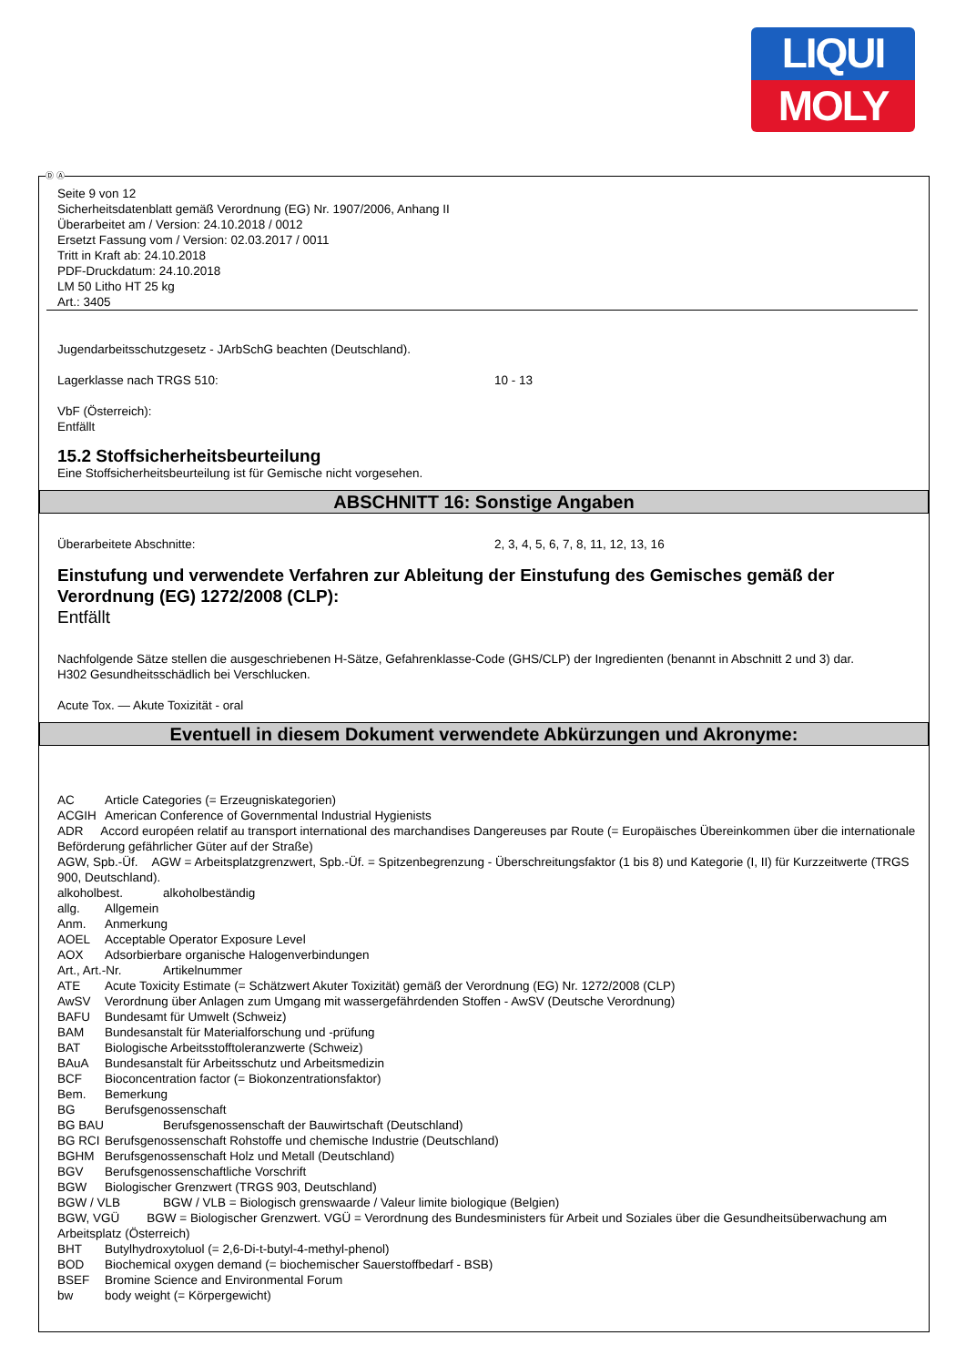LIQUI
MOLY
Seite 9 von 12
Sicherheitsdatenblatt gemäß Verordnung (EG) Nr. 1907/2006, Anhang II
Überarbeitet am / Version: 24.10.2018 / 0012
Ersetzt Fassung vom / Version: 02.03.2017 / 0011
Tritt in Kraft ab: 24.10.2018
PDF-Druckdatum: 24.10.2018
LM 50 Litho HT 25 kg
Art.: 3405
Jugendarbeitsschutzgesetz - JArbSchG beachten (Deutschland).
Lagerklasse nach TRGS 510: 10 - 13
VbF (Österreich):
Entfällt
15.2 Stoffsicherheitsbeurteilung
Eine Stoffsicherheitsbeurteilung ist für Gemische nicht vorgesehen.
ABSCHNITT 16: Sonstige Angaben
Überarbeitete Abschnitte: 2, 3, 4, 5, 6, 7, 8, 11, 12, 13, 16
Einstufung und verwendete Verfahren zur Ableitung der Einstufung des Gemisches gemäß der Verordnung (EG) 1272/2008 (CLP):
Entfällt
Nachfolgende Sätze stellen die ausgeschriebenen H-Sätze, Gefahrenklasse-Code (GHS/CLP) der Ingredienten (benannt in Abschnitt 2 und 3) dar.
H302 Gesundheitsschädlich bei Verschlucken.
Acute Tox. — Akute Toxizität - oral
Eventuell in diesem Dokument verwendete Abkürzungen und Akronyme:
AC Article Categories (= Erzeugniskategorien)
ACGIH American Conference of Governmental Industrial Hygienists
ADR Accord européen relatif au transport international des marchandises Dangereuses par Route (= Europäisches Übereinkommen über die internationale Beförderung gefährlicher Güter auf der Straße)
AGW, Spb.-Üf. AGW = Arbeitsplatzgrenzwert, Spb.-Üf. = Spitzenbegrenzung - Überschreitungsfaktor (1 bis 8) und Kategorie (I, II) für Kurzzeitwerte (TRGS 900, Deutschland).
alkoholbest. alkoholbeständig
allg. Allgemein
Anm. Anmerkung
AOEL Acceptable Operator Exposure Level
AOX Adsorbierbare organische Halogenverbindungen
Art., Art.-Nr. Artikelnummer
ATE Acute Toxicity Estimate (= Schätzwert Akuter Toxizität) gemäß der Verordnung (EG) Nr. 1272/2008 (CLP)
AwSV Verordnung über Anlagen zum Umgang mit wassergefährdenden Stoffen - AwSV (Deutsche Verordnung)
BAFU Bundesamt für Umwelt (Schweiz)
BAM Bundesanstalt für Materialforschung und -prüfung
BAT Biologische Arbeitsstofftoleranzwerte (Schweiz)
BAuA Bundesanstalt für Arbeitsschutz und Arbeitsmedizin
BCF Bioconcentration factor (= Biokonzentrationsfaktor)
Bem. Bemerkung
BG Berufsgenossenschaft
BG BAU Berufsgenossenschaft der Bauwirtschaft (Deutschland)
BG RCI Berufsgenossenschaft Rohstoffe und chemische Industrie (Deutschland)
BGHM Berufsgenossenschaft Holz und Metall (Deutschland)
BGV Berufsgenossenschaftliche Vorschrift
BGW Biologischer Grenzwert (TRGS 903, Deutschland)
BGW / VLB BGW / VLB = Biologisch grenswaarde / Valeur limite biologique (Belgien)
BGW, VGÜ BGW = Biologischer Grenzwert. VGÜ = Verordnung des Bundesministers für Arbeit und Soziales über die Gesundheitsüberwachung am Arbeitsplatz (Österreich)
BHT Butylhydroxytoluol (= 2,6-Di-t-butyl-4-methyl-phenol)
BOD Biochemical oxygen demand (= biochemischer Sauerstoffbedarf - BSB)
BSEF Bromine Science and Environmental Forum
bw body weight (= Körpergewicht)
Ⓓ Ⓐ